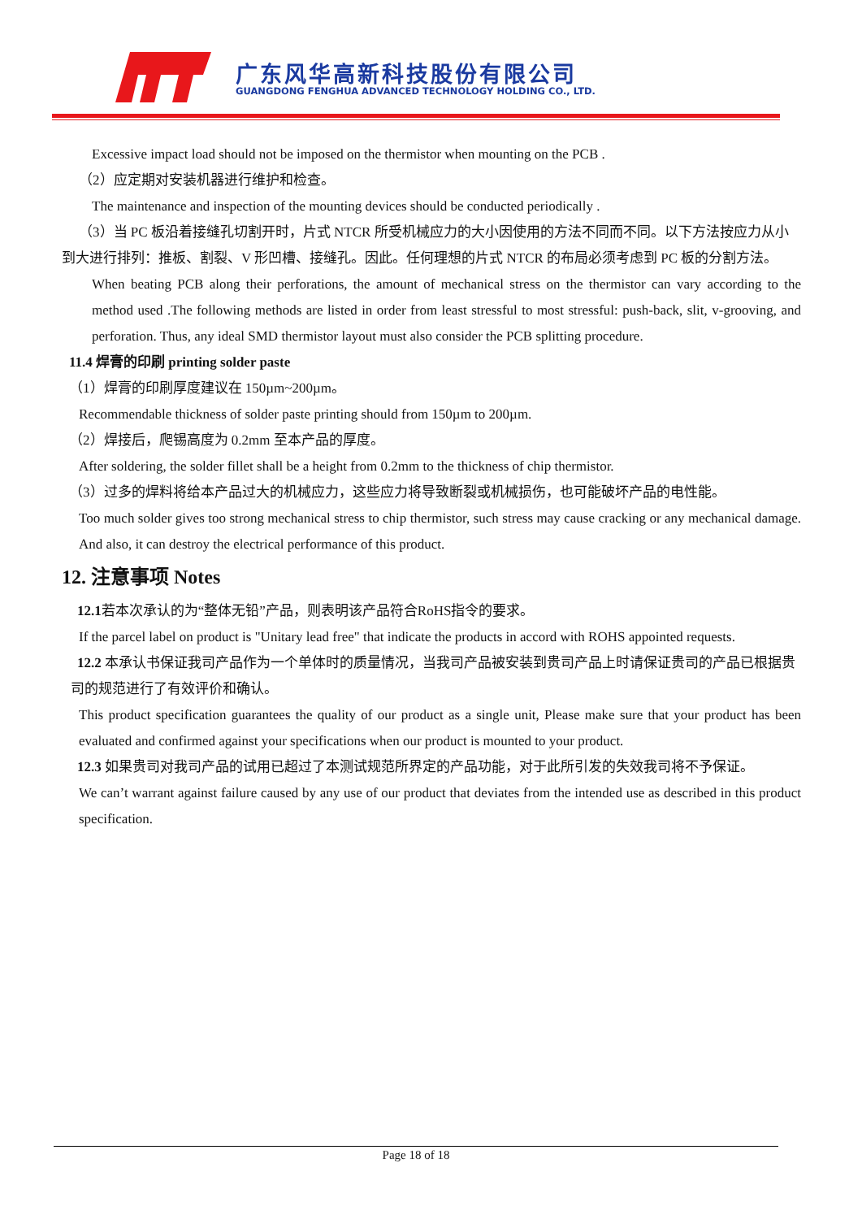广东风华高新科技股份有限公司
GUANGDONG FENGHUA ADVANCED TECHNOLOGY HOLDING CO., LTD.
Excessive impact load should not be imposed on the thermistor when mounting on the PCB .
（2）应定期对安装机器进行维护和检查。
The maintenance and inspection of the mounting devices should be conducted periodically .
（3）当 PC 板沿着接缝孔切割开时，片式 NTCR 所受机械应力的大小因使用的方法不同而不同。以下方法按应力从小到大进行排列：推板、割裂、V 形凹槽、接缝孔。因此。任何理想的片式 NTCR 的布局必须考虑到 PC 板的分割方法。
When beating PCB along their perforations, the amount of mechanical stress on the thermistor can vary according to the method used .The following methods are listed in order from least stressful to most stressful: push-back, slit, v-grooving, and perforation. Thus, any ideal SMD thermistor layout must also consider the PCB splitting procedure.
11.4 焊膏的印刷 printing solder paste
（1）焊膏的印刷厚度建议在 150µm~200µm。
Recommendable thickness of solder paste printing should from 150µm to 200µm.
（2）焊接后，爬锡高度为 0.2mm 至本产品的厚度。
After soldering, the solder fillet shall be a height from 0.2mm to the thickness of chip thermistor.
（3）过多的焊料将给本产品过大的机械应力，这些应力将导致断裂或机械损伤，也可能破坏产品的电性能。
Too much solder gives too strong mechanical stress to chip thermistor, such stress may cause cracking or any mechanical damage. And also, it can destroy the electrical performance of this product.
12. 注意事项 Notes
12.1若本次承认的为“整体无铅”产品，则表明该产品符合RoHS指令的要求。
If the parcel label on product is "Unitary lead free" that indicate the products in accord with ROHS appointed requests.
12.2 本承认书保证我司产品作为一个单体时的质量情况，当我司产品被安装到贵司产品上时请保证贵司的产品已根据贵司的规范进行了有效评价和确认。
This product specification guarantees the quality of our product as a single unit, Please make sure that your product has been evaluated and confirmed against your specifications when our product is mounted to your product.
12.3 如果贵司对我司产品的试用已超过了本测试规范所界定的产品功能，对于此所引发的失效我司将不予保证。
We can’t warrant against failure caused by any use of our product that deviates from the intended use as described in this product specification.
Page 18 of 18